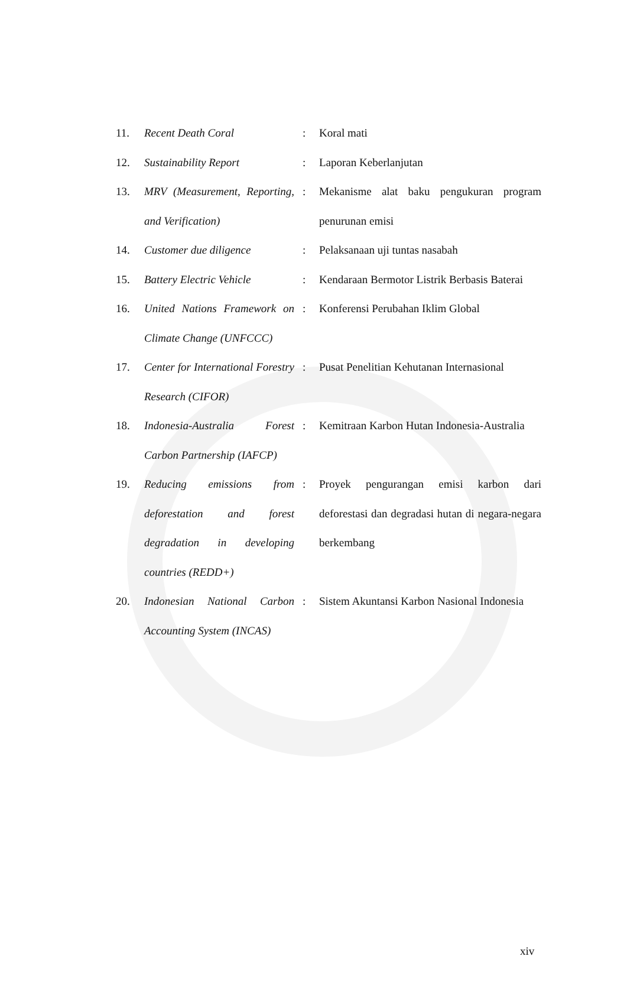| 11. | Recent Death Coral | : | Koral mati |
| 12. | Sustainability Report | : | Laporan Keberlanjutan |
| 13. | MRV (Measurement, Reporting, and Verification) | : | Mekanisme alat baku pengukuran program penurunan emisi |
| 14. | Customer due diligence | : | Pelaksanaan uji tuntas nasabah |
| 15. | Battery Electric Vehicle | : | Kendaraan Bermotor Listrik Berbasis Baterai |
| 16. | United Nations Framework on Climate Change (UNFCCC) | : | Konferensi Perubahan Iklim Global |
| 17. | Center for International Forestry Research (CIFOR) | : | Pusat Penelitian Kehutanan Internasional |
| 18. | Indonesia-Australia Forest Carbon Partnership (IAFCP) | : | Kemitraan Karbon Hutan Indonesia-Australia |
| 19. | Reducing emissions from deforestation and forest degradation in developing countries (REDD+) | : | Proyek pengurangan emisi karbon dari deforestasi dan degradasi hutan di negara-negara berkembang |
| 20. | Indonesian National Carbon Accounting System (INCAS) | : | Sistem Akuntansi Karbon Nasional Indonesia |
xiv